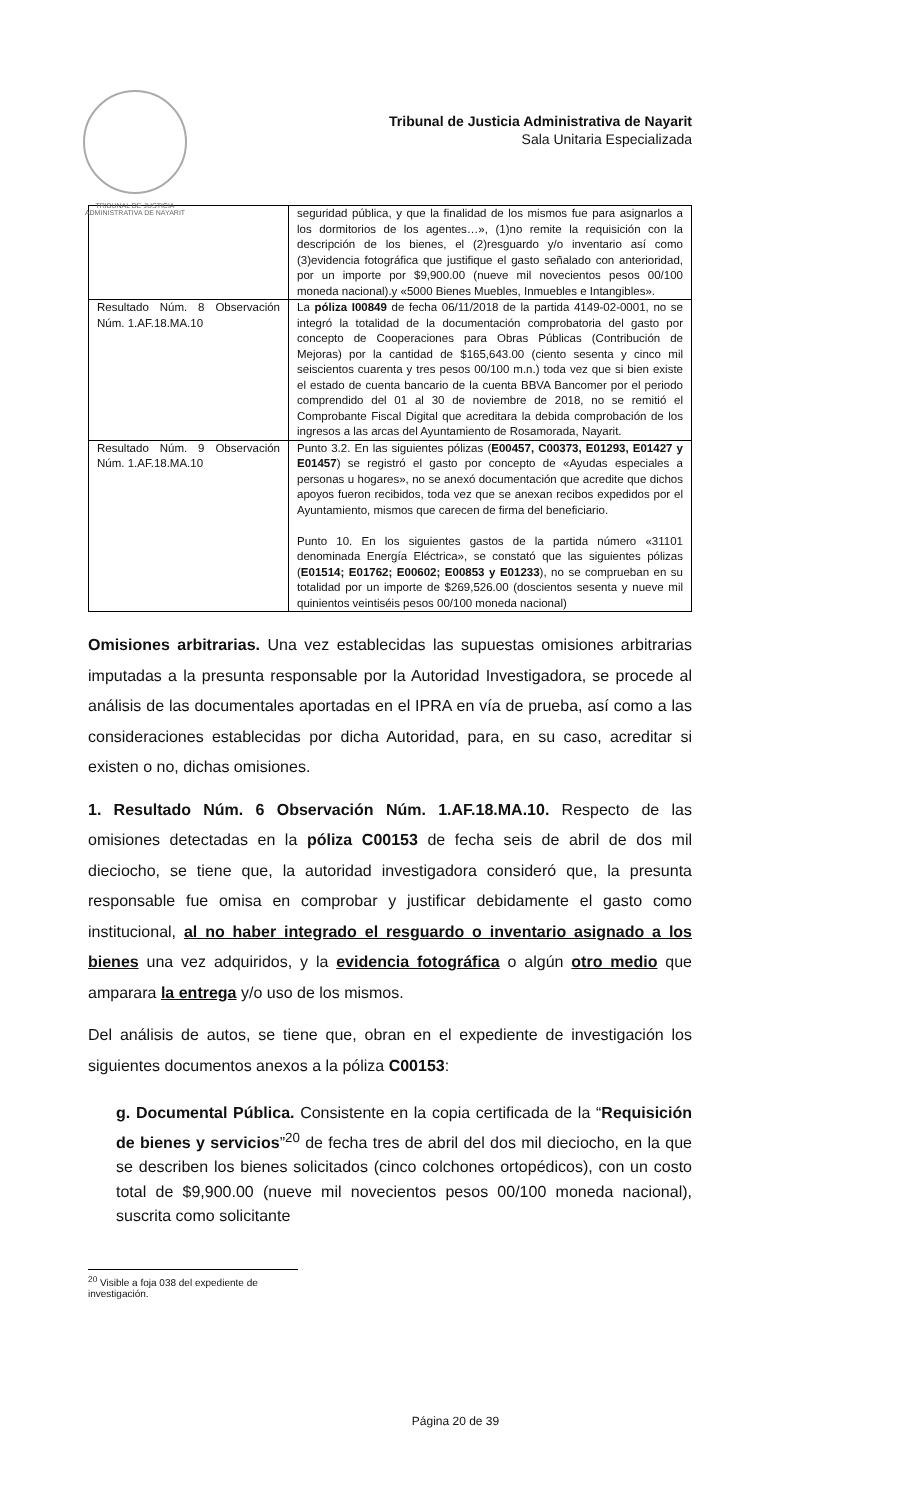TRIBUNAL DE JUSTICIA
ADMINISTRATIVA DE NAYARIT
Tribunal de Justicia Administrativa de Nayarit
Sala Unitaria Especializada
| | seguridad pública, y que la finalidad de los mismos fue para asignarlos a los dormitorios de los agentes…», (1)no remite la requisición con la descripción de los bienes, el (2)resguardo y/o inventario así como (3)evidencia fotográfica que justifique el gasto señalado con anterioridad, por un importe por $9,900.00 (nueve mil novecientos pesos 00/100 moneda nacional).y «5000 Bienes Muebles, Inmuebles e Intangibles». |
| Resultado Núm. 8 Observación Núm. 1.AF.18.MA.10 | La póliza I00849 de fecha 06/11/2018 de la partida 4149-02-0001, no se integró la totalidad de la documentación comprobatoria del gasto por concepto de Cooperaciones para Obras Públicas (Contribución de Mejoras) por la cantidad de $165,643.00 (ciento sesenta y cinco mil seiscientos cuarenta y tres pesos 00/100 m.n.) toda vez que si bien existe el estado de cuenta bancario de la cuenta BBVA Bancomer por el periodo comprendido del 01 al 30 de noviembre de 2018, no se remitió el Comprobante Fiscal Digital que acreditara la debida comprobación de los ingresos a las arcas del Ayuntamiento de Rosamorada, Nayarit. |
| Resultado Núm. 9 Observación Núm. 1.AF.18.MA.10 | Punto 3.2. En las siguientes pólizas ( E00457, C00373, E01293, E01427 y E01457 ) se registró el gasto por concepto de «Ayudas especiales a personas u hogares», no se anexó documentación que acredite que dichos apoyos fueron recibidos, toda vez que se anexan recibos expedidos por el Ayuntamiento, mismos que carecen de firma del beneficiario. Punto 10. En los siguientes gastos de la partida número «31101 denominada Energía Eléctrica», se constató que las siguientes pólizas ( E01514; E01762; E00602; E00853 y E01233 ), no se comprueban en su totalidad por un importe de $269,526.00 (doscientos sesenta y nueve mil quinientos veintiséis pesos 00/100 moneda nacional) |
Omisiones arbitrarias. Una vez establecidas las supuestas omisiones arbitrarias imputadas a la presunta responsable por la Autoridad Investigadora, se procede al análisis de las documentales aportadas en el IPRA en vía de prueba, así como a las consideraciones establecidas por dicha Autoridad, para, en su caso, acreditar si existen o no, dichas omisiones.
1. Resultado Núm. 6 Observación Núm. 1.AF.18.MA.10. Respecto de las omisiones detectadas en la póliza C00153 de fecha seis de abril de dos mil dieciocho, se tiene que, la autoridad investigadora consideró que, la presunta responsable fue omisa en comprobar y justificar debidamente el gasto como institucional, al no haber integrado el resguardo o inventario asignado a los bienes una vez adquiridos, y la evidencia fotográfica o algún otro medio que amparara la entrega y/o uso de los mismos.
Del análisis de autos, se tiene que, obran en el expediente de investigación los siguientes documentos anexos a la póliza C00153:
g. Documental Pública. Consistente en la copia certificada de la “Requisición de bienes y servicios”<sup>20</sup> de fecha tres de abril del dos mil dieciocho, en la que se describen los bienes solicitados (cinco colchones ortopédicos), con un costo total de $9,900.00 (nueve mil novecientos pesos 00/100 moneda nacional), suscrita como solicitante
<sup>20</sup> Visible a foja 038 del expediente de investigación.
Página 20 de 39